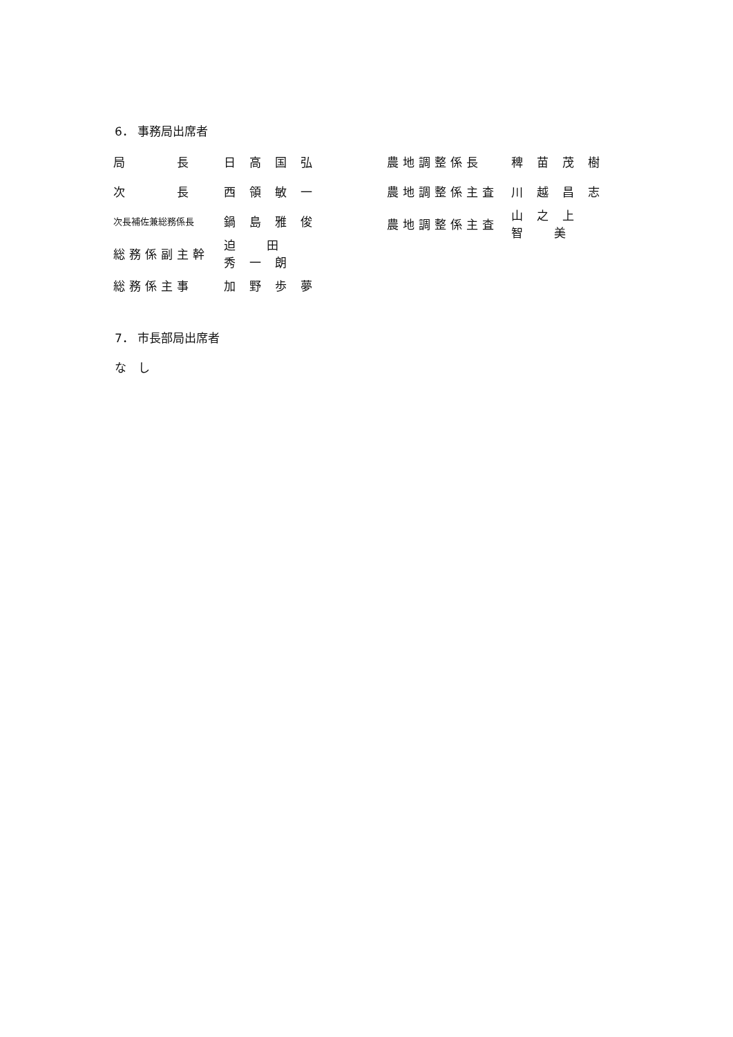6． 事務局出席者
| 局 長 | 日高国弘 |
| 次 長 | 西領敏一 |
| 次長補佐兼総務係長 | 鍋島雅俊 |
| 総務係副主幹 | 迫 田 秀一朗 |
| 総務係主事 | 加野歩夢 |
| 農地調整係長 | 稗苗茂樹 |
| 農地調整係主査 | 川越昌志 |
| 農地調整係主査 | 山之上 智 美 |
7． 市長部局出席者
な　し